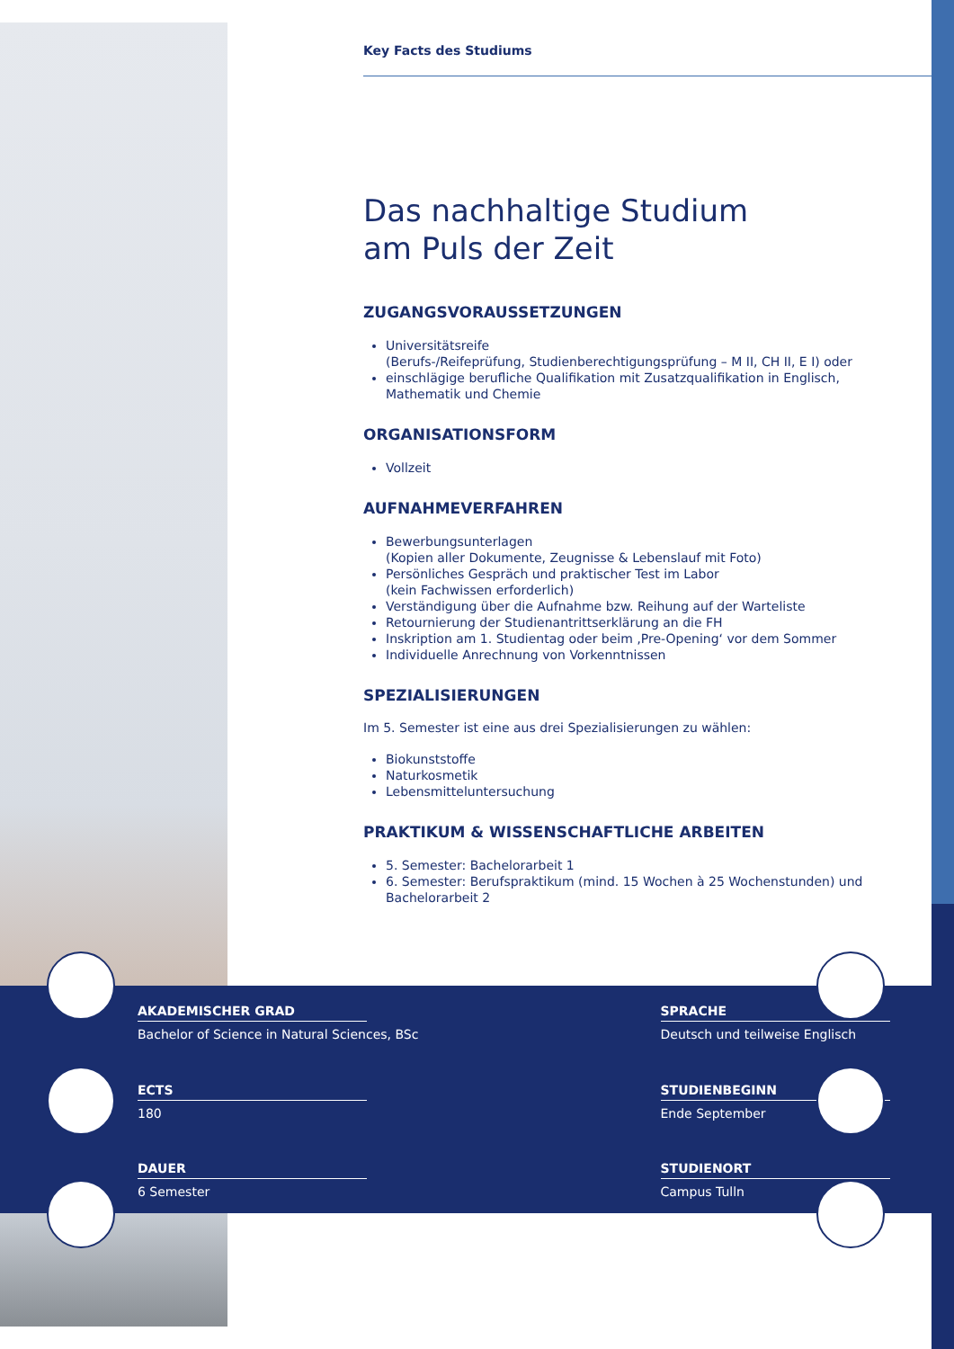Key Facts des Studiums
Das nachhaltige Studium
am Puls der Zeit
ZUGANGSVORAUSSETZUNGEN
Universitätsreife
(Berufs-/Reifeprüfung, Studienberechtigungsprüfung – M II, CH II, E I) oder
einschlägige berufliche Qualifikation mit Zusatzqualifikation in Englisch, Mathematik und Chemie
ORGANISATIONSFORM
Vollzeit
AUFNAHMEVERFAHREN
Bewerbungsunterlagen
(Kopien aller Dokumente, Zeugnisse & Lebenslauf mit Foto)
Persönliches Gespräch und praktischer Test im Labor
(kein Fachwissen erforderlich)
Verständigung über die Aufnahme bzw. Reihung auf der Warteliste
Retournierung der Studienantrittserklärung an die FH
Inskription am 1. Studientag oder beim ‚Pre-Opening‘ vor dem Sommer
Individuelle Anrechnung von Vorkenntnissen
SPEZIALISIERUNGEN
Im 5. Semester ist eine aus drei Spezialisierungen zu wählen:
Biokunststoffe
Naturkosmetik
Lebensmitteluntersuchung
PRAKTIKUM & WISSENSCHAFTLICHE ARBEITEN
5. Semester: Bachelorarbeit 1
6. Semester: Berufspraktikum (mind. 15 Wochen à 25 Wochenstunden) und Bachelorarbeit 2
AKADEMISCHER GRAD
Bachelor of Science in Natural Sciences, BSc
SPRACHE
Deutsch und teilweise Englisch
ECTS
180
STUDIENBEGINN
Ende September
DAUER
6 Semester
STUDIENORT
Campus Tulln